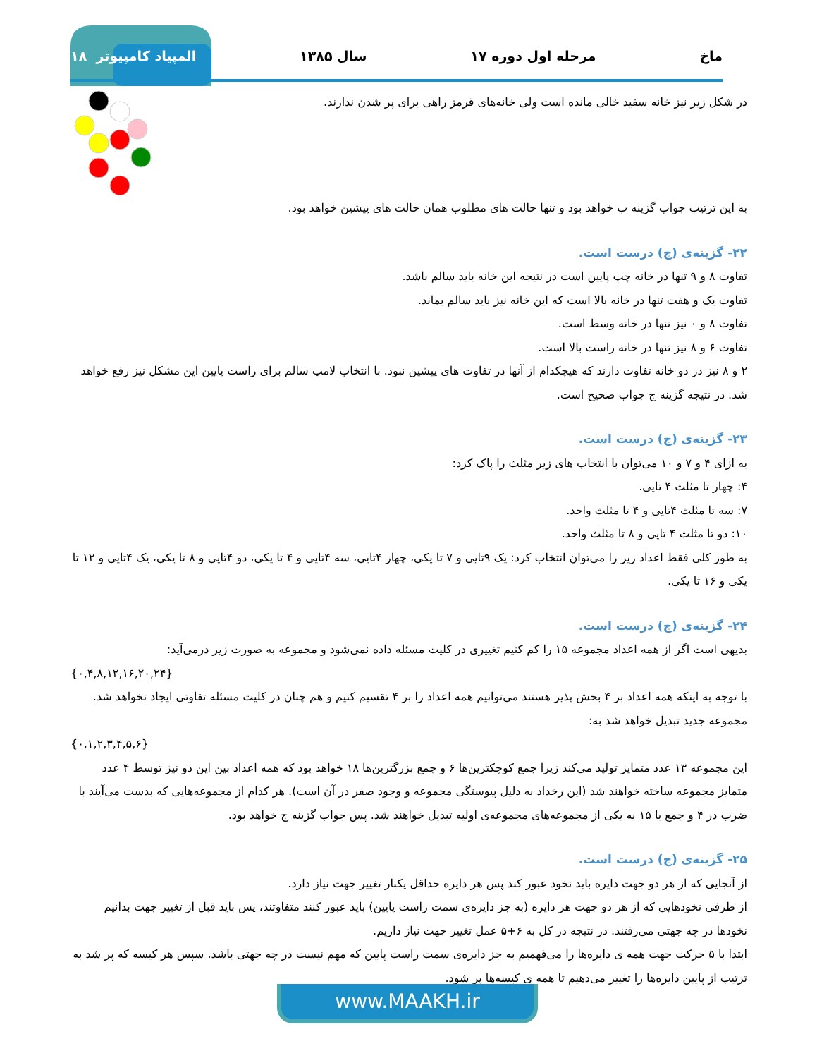ماخ مرحله اول دوره ۱۷ سال ۱۳۸۵ المپیاد کامپیوتر ۱۸
در شکل زیر نیز خانه سفید خالی مانده است ولی خانه‌های قرمز راهی برای پر شدن ندارند.
به این ترتیب جواب گزینه ب خواهد بود و تنها حالت های مطلوب همان حالت های پیشین خواهد بود.
۲۲- گزینه‌ی (ج) درست است.
تفاوت ۸ و ۹ تنها در خانه چپ پایین است در نتیجه این خانه باید سالم باشد.
تفاوت یک و هفت تنها در خانه بالا است که این خانه نیز باید سالم بماند.
تفاوت ۸ و ۰ نیز تنها در خانه وسط است.
تفاوت ۶ و ۸ نیز تنها در خانه راست بالا است.
۲ و ۸ نیز در دو خانه تفاوت دارند که هیچکدام از آنها در تفاوت های پیشین نبود. با انتخاب لامپ سالم برای راست پایین این مشکل نیز رفع خواهد شد. در نتیجه گزینه ج جواب صحیح است.
۲۳- گزینه‌ی (ج) درست است.
به ازای ۴ و ۷ و ۱۰ می‌توان با انتخاب های زیر مثلث را پاک کرد:
۴: چهار تا مثلث ۴ تایی.
۷: سه تا مثلث ۴تایی و ۴ تا مثلث واحد.
۱۰: دو تا مثلث ۴ تایی و ۸ تا مثلث واحد.
به طور کلی فقط اعداد زیر را می‌توان انتخاب کرد: یک ۹تایی و ۷ تا یکی، چهار ۴تایی، سه ۴تایی و ۴ تا یکی، دو ۴تایی و ۸ تا یکی، یک ۴تایی و ۱۲ تا یکی و ۱۶ تا یکی.
۲۴- گزینه‌ی (ج) درست است.
بدیهی است اگر از همه اعداد مجموعه ۱۵ را کم کنیم تغییری در کلیت مسئله داده نمی‌شود و مجموعه به صورت زیر درمی‌آید:
{۰,۴,۸,۱۲,۱۶,۲۰,۲۴}
با توجه به اینکه همه اعداد بر ۴ بخش پذیر هستند می‌توانیم همه اعداد را بر ۴ تقسیم کنیم و هم چنان در کلیت مسئله تفاوتی ایجاد نخواهد شد. مجموعه جدید تبدیل خواهد شد به:
{۰,۱,۲,۳,۴,۵,۶}
این مجموعه ۱۳ عدد متمایز تولید می‌کند زیرا جمع کوچکترین‌ها ۶ و جمع بزرگترین‌ها ۱۸ خواهد بود که همه اعداد بین این دو نیز توسط ۴ عدد متمایز مجموعه ساخته خواهند شد (این رخداد به دلیل پیوستگی مجموعه و وجود صفر در آن است). هر کدام از مجموعه‌هایی که بدست می‌آیند با ضرب در ۴ و جمع با ۱۵ به یکی از مجموعه‌های مجموعه‌ی اولیه تبدیل خواهند شد. پس جواب گزینه ج خواهد بود.
۲۵- گزینه‌ی (ج) درست است.
از آنجایی که از هر دو جهت دایره باید نخود عبور کند پس هر دایره حداقل یکبار تغییر جهت نیاز دارد.
از طرفی نخودهایی که از هر دو جهت هر دایره (به جز دایره‌ی سمت راست پایین) باید عبور کنند متفاوتند، پس باید قبل از تغییر جهت بدانیم نخودها در چه جهتی می‌رفتند. در نتیجه در کل به ۶+۵ عمل تغییر جهت نیاز داریم.
ابتدا با ۵ حرکت جهت همه ی دایره‌ها را می‌فهمیم به جز دایره‌ی سمت راست پایین که مهم نیست در چه جهتی باشد. سپس هر کیسه که پر شد به ترتیب از پایین دایره‌ها را تغییر می‌دهیم تا همه ی کیسه‌ها پر شود.
www.MAAKH.ir